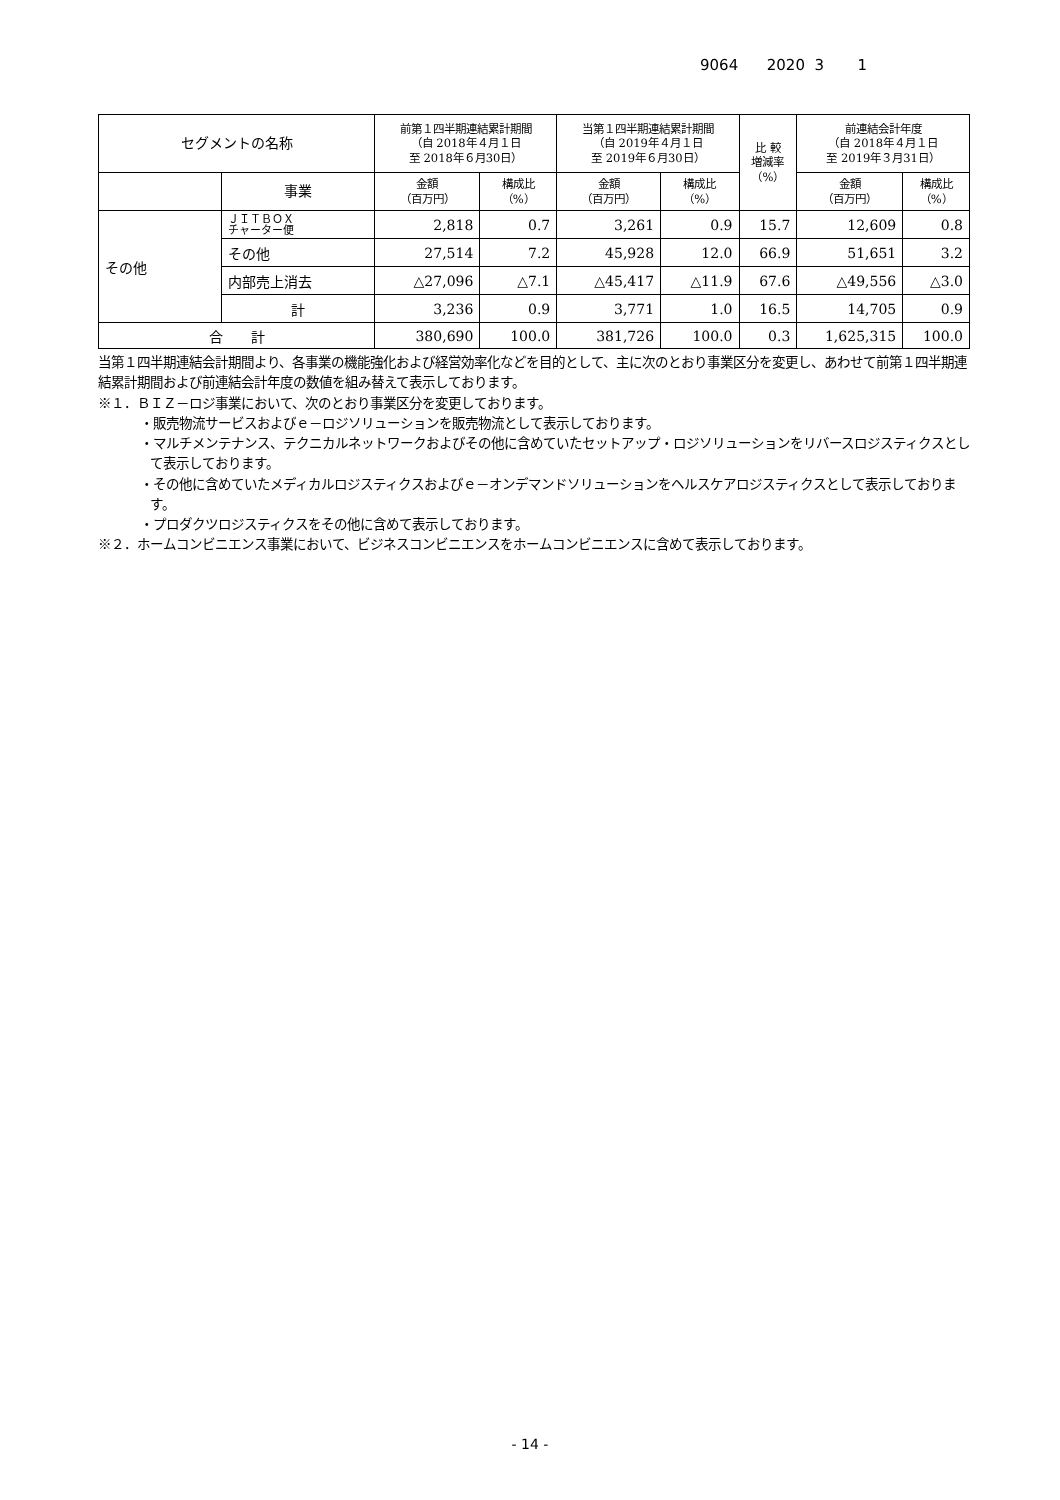9064 2020 3 1
| セグメントの名称 | | 前第１四半期連結累計期間 （自 2018年４月１日 至 2018年６月30日） | | 当第１四半期連結累計期間 （自 2019年４月１日 至 2019年６月30日） | | 比 較 増減率 （%） | 前連結会計年度 （自 2018年４月１日 至 2019年３月31日） | |
| --- | --- | --- | --- | --- | --- | --- | --- | --- |
| | 事業 | 金額 （百万円） | 構成比 （%） | 金額 （百万円） | 構成比 （%） | | 金額 （百万円） | 構成比 （%） |
| その他 | ＪＩＴＢＯＸ チャーター便 | 2,818 | 0.7 | 3,261 | 0.9 | 15.7 | 12,609 | 0.8 |
| | その他 | 27,514 | 7.2 | 45,928 | 12.0 | 66.9 | 51,651 | 3.2 |
| | 内部売上消去 | △27,096 | △7.1 | △45,417 | △11.9 | 67.6 | △49,556 | △3.0 |
| | 計 | 3,236 | 0.9 | 3,771 | 1.0 | 16.5 | 14,705 | 0.9 |
| 合 計 | | 380,690 | 100.0 | 381,726 | 100.0 | 0.3 | 1,625,315 | 100.0 |
当第１四半期連結会計期間より、各事業の機能強化および経営効率化などを目的として、主に次のとおり事業区分を変更し、あわせて前第１四半期連結累計期間および前連結会計年度の数値を組み替えて表示しております。
※１．ＢＩＺ－ロジ事業において、次のとおり事業区分を変更しております。
・販売物流サービスおよびｅ－ロジソリューションを販売物流として表示しております。
・マルチメンテナンス、テクニカルネットワークおよびその他に含めていたセットアップ・ロジソリューションをリバースロジスティクスとして表示しております。
・その他に含めていたメディカルロジスティクスおよびｅ－オンデマンドソリューションをヘルスケアロジスティクスとして表示しております。
・プロダクツロジスティクスをその他に含めて表示しております。
※２．ホームコンビニエンス事業において、ビジネスコンビニエンスをホームコンビニエンスに含めて表示しております。
- 14 -